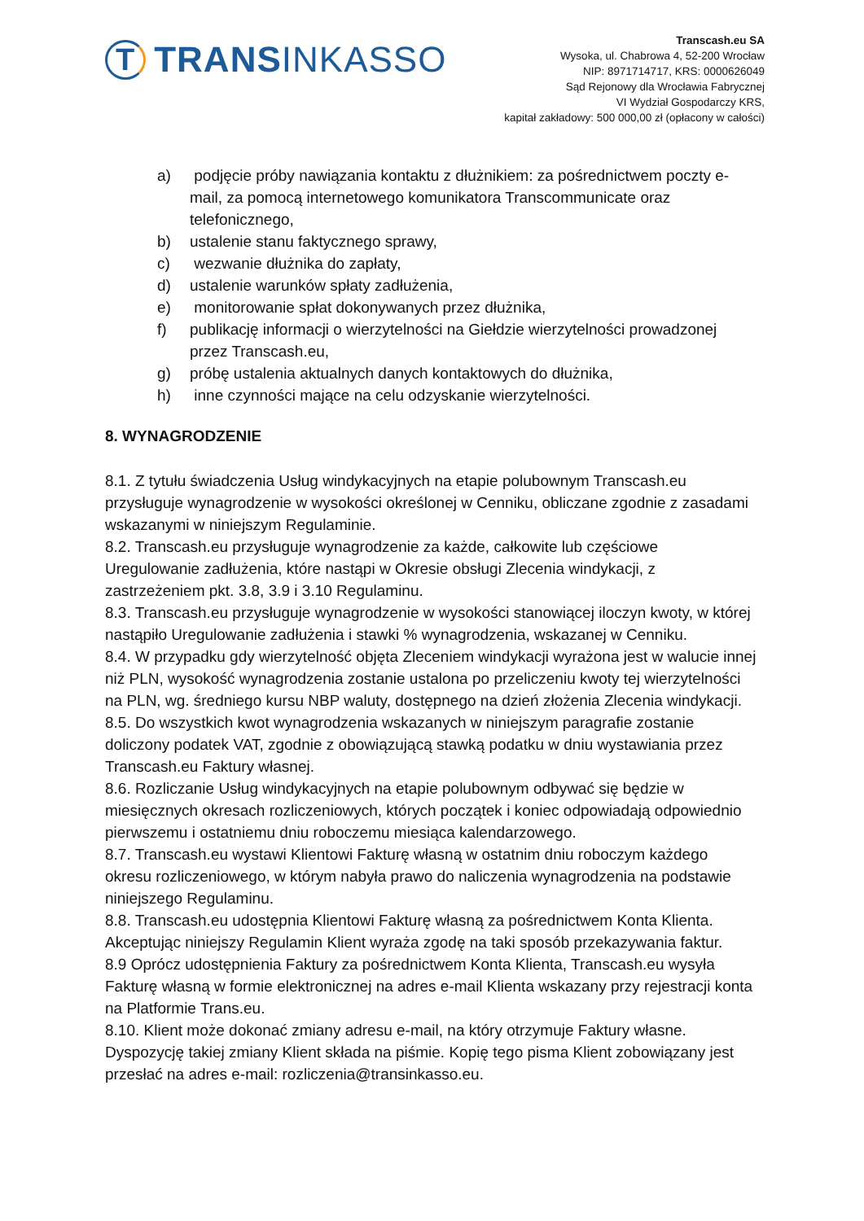T TRANS INKASSO
Transcash.eu SA
Wysoka, ul. Chabrowa 4, 52-200 Wrocław
NIP: 8971714717, KRS: 0000626049
Sąd Rejonowy dla Wrocławia Fabrycznej
VI Wydział Gospodarczy KRS,
kapitał zakładowy: 500 000,00 zł (opłacony w całości)
a) podjęcie próby nawiązania kontaktu z dłużnikiem: za pośrednictwem poczty e-mail, za pomocą internetowego komunikatora Transcommunicate oraz telefonicznego,
b) ustalenie stanu faktycznego sprawy,
c) wezwanie dłużnika do zapłaty,
d) ustalenie warunków spłaty zadłużenia,
e) monitorowanie spłat dokonywanych przez dłużnika,
f) publikację informacji o wierzytelności na Giełdzie wierzytelności prowadzonej przez Transcash.eu,
g) próbę ustalenia aktualnych danych kontaktowych do dłużnika,
h) inne czynności mające na celu odzyskanie wierzytelności.
8. WYNAGRODZENIE
8.1. Z tytułu świadczenia Usług windykacyjnych na etapie polubownym Transcash.eu przysługuje wynagrodzenie w wysokości określonej w Cenniku, obliczane zgodnie z zasadami wskazanymi w niniejszym Regulaminie.
8.2. Transcash.eu przysługuje wynagrodzenie za każde, całkowite lub częściowe Uregulowanie zadłużenia, które nastąpi w Okresie obsługi Zlecenia windykacji, z zastrzeżeniem pkt. 3.8, 3.9 i 3.10 Regulaminu.
8.3. Transcash.eu przysługuje wynagrodzenie w wysokości stanowiącej iloczyn kwoty, w której nastąpiło Uregulowanie zadłużenia i stawki % wynagrodzenia, wskazanej w Cenniku.
8.4. W przypadku gdy wierzytelność objęta Zleceniem windykacji wyrażona jest w walucie innej niż PLN, wysokość wynagrodzenia zostanie ustalona po przeliczeniu kwoty tej wierzytelności na PLN, wg. średniego kursu NBP waluty, dostępnego na dzień złożenia Zlecenia windykacji.
8.5. Do wszystkich kwot wynagrodzenia wskazanych w niniejszym paragrafie zostanie doliczony podatek VAT, zgodnie z obowiązującą stawką podatku w dniu wystawiania przez Transcash.eu Faktury własnej.
8.6. Rozliczanie Usług windykacyjnych na etapie polubownym odbywać się będzie w miesięcznych okresach rozliczeniowych, których początek i koniec odpowiadają odpowiednio pierwszemu i ostatniemu dniu roboczemu miesiąca kalendarzowego.
8.7. Transcash.eu wystawi Klientowi Fakturę własną w ostatnim dniu roboczym każdego okresu rozliczeniowego, w którym nabyła prawo do naliczenia wynagrodzenia na podstawie niniejszego Regulaminu.
8.8. Transcash.eu udostępnia Klientowi Fakturę własną za pośrednictwem Konta Klienta. Akceptując niniejszy Regulamin Klient wyraża zgodę na taki sposób przekazywania faktur.
8.9 Oprócz udostępnienia Faktury za pośrednictwem Konta Klienta, Transcash.eu wysyła Fakturę własną w formie elektronicznej na adres e-mail Klienta wskazany przy rejestracji konta na Platformie Trans.eu.
8.10. Klient może dokonać zmiany adresu e-mail, na który otrzymuje Faktury własne. Dyspozycję takiej zmiany Klient składa na piśmie. Kopię tego pisma Klient zobowiązany jest przesłać na adres e-mail: rozliczenia@transinkasso.eu.